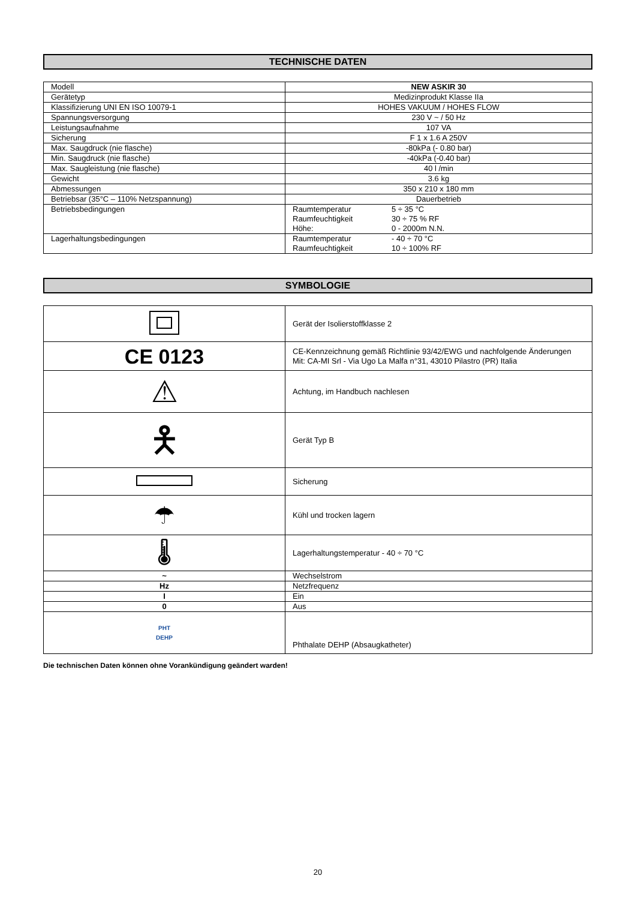TECHNISCHE DATEN
| Modell | NEW ASKIR 30 |
| Gerätetyp | Medizinprodukt Klasse IIa |
| Klassifizierung UNI EN ISO 10079-1 | HOHES VAKUUM / HOHES FLOW |
| Spannungsversorgung | 230 V ~ / 50 Hz |
| Leistungsaufnahme | 107 VA |
| Sicherung | F 1 x 1.6 A 250V |
| Max. Saugdruck (nie flasche) | -80kPa (- 0.80 bar) |
| Min. Saugdruck (nie flasche) | -40kPa (-0.40 bar) |
| Max. Saugleistung (nie flasche) | 40 l /min |
| Gewicht | 3.6 kg |
| Abmessungen | 350 x 210 x 180 mm |
| Betriebsar (35°C – 110% Netzspannung) | Dauerbetrieb |
| Betriebsbedingungen | Raumtemperatur 5 ÷ 35 °C Raumfeuchtigkeit 30 ÷ 75 % RF Höhe: 0 - 2000m N.N. |
| Lagerhaltungsbedingungen | Raumtemperatur - 40 ÷ 70 °C Raumfeuchtigkeit 10 ÷ 100% RF |
SYMBOLOGIE
| | Gerät der Isolierstoffklasse 2 |
| CE 0123 | CE-Kennzeichnung gemäß Richtlinie 93/42/EWG und nachfolgende Änderungen Mit: CA-MI Srl - Via Ugo La Malfa n°31, 43010 Pilastro (PR) Italia |
| ⚠ | Achtung, im Handbuch nachlesen |
| 🯅 | Gerät Typ B |
| | Sicherung |
| ☂ | Kühl und trocken lagern |
| 🌡 | Lagerhaltungstemperatur - 40 ÷ 70 °C |
| ~ | Wechselstrom |
| Hz | Netzfrequenz |
| I | Ein |
| 0 | Aus |
| PHT DEHP | Phthalate DEHP (Absaugkatheter) |
Die technischen Daten können ohne Vorankündigung geändert warden!
20